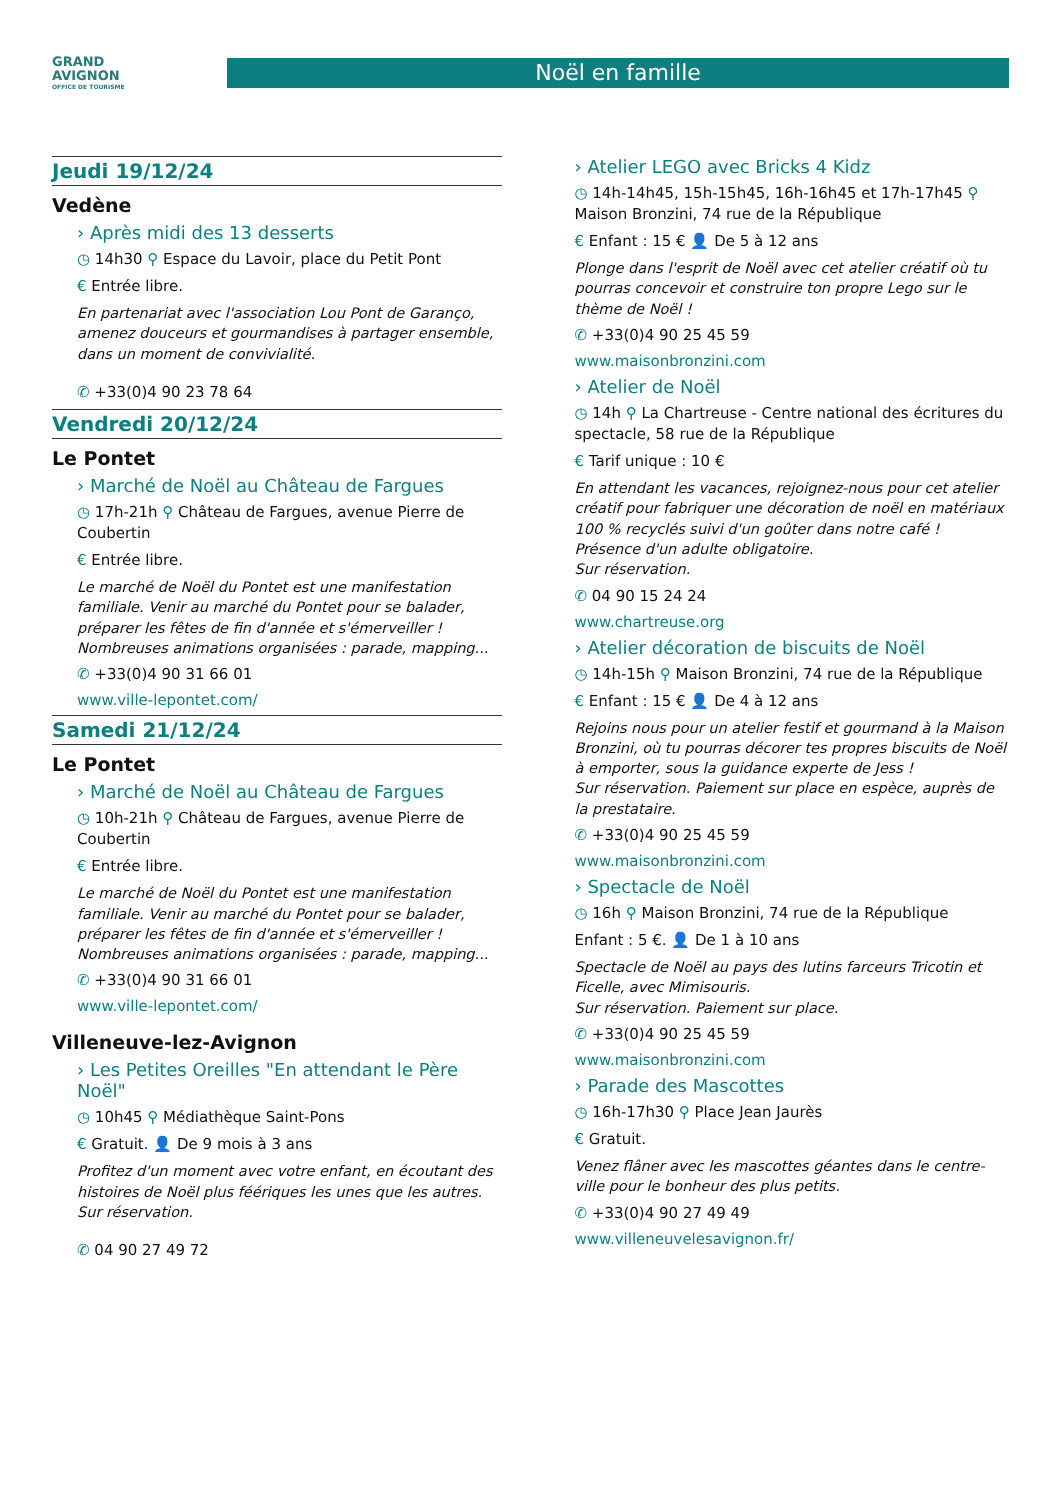GRAND
AVIGNON
OFFICE DE TOURISME
Noël en famille
Jeudi 19/12/24
Vedène
› Après midi des 13 desserts
◷ 14h30 ⚲ Espace du Lavoir, place du Petit Pont
€ Entrée libre.
En partenariat avec l'association Lou Pont de Garanço, amenez douceurs et gourmandises à partager ensemble, dans un moment de convivialité.
✆ +33(0)4 90 23 78 64
Vendredi 20/12/24
Le Pontet
› Marché de Noël au Château de Fargues
◷ 17h-21h ⚲ Château de Fargues, avenue Pierre de Coubertin
€ Entrée libre.
Le marché de Noël du Pontet est une manifestation familiale. Venir au marché du Pontet pour se balader, préparer les fêtes de fin d'année et s'émerveiller ! Nombreuses animations organisées : parade, mapping...
✆ +33(0)4 90 31 66 01
www.ville-lepontet.com/
Samedi 21/12/24
Le Pontet
› Marché de Noël au Château de Fargues
◷ 10h-21h ⚲ Château de Fargues, avenue Pierre de Coubertin
€ Entrée libre.
Le marché de Noël du Pontet est une manifestation familiale. Venir au marché du Pontet pour se balader, préparer les fêtes de fin d'année et s'émerveiller ! Nombreuses animations organisées : parade, mapping...
✆ +33(0)4 90 31 66 01
www.ville-lepontet.com/
Villeneuve-lez-Avignon
› Les Petites Oreilles "En attendant le Père Noël"
◷ 10h45 ⚲ Médiathèque Saint-Pons
€ Gratuit. 👤 De 9 mois à 3 ans
Profitez d'un moment avec votre enfant, en écoutant des histoires de Noël plus féériques les unes que les autres.
Sur réservation.
✆ 04 90 27 49 72
› Atelier LEGO avec Bricks 4 Kidz
◷ 14h-14h45, 15h-15h45, 16h-16h45 et 17h-17h45 ⚲ Maison Bronzini, 74 rue de la République
€ Enfant : 15 € 👤 De 5 à 12 ans
Plonge dans l'esprit de Noël avec cet atelier créatif où tu pourras concevoir et construire ton propre Lego sur le thème de Noël !
✆ +33(0)4 90 25 45 59
www.maisonbronzini.com
› Atelier de Noël
◷ 14h ⚲ La Chartreuse - Centre national des écritures du spectacle, 58 rue de la République
€ Tarif unique : 10 €
En attendant les vacances, rejoignez-nous pour cet atelier créatif pour fabriquer une décoration de noël en matériaux 100 % recyclés suivi d'un goûter dans notre café ! Présence d'un adulte obligatoire.
Sur réservation.
✆ 04 90 15 24 24
www.chartreuse.org
› Atelier décoration de biscuits de Noël
◷ 14h-15h ⚲ Maison Bronzini, 74 rue de la République
€ Enfant : 15 € 👤 De 4 à 12 ans
Rejoins nous pour un atelier festif et gourmand à la Maison Bronzini, où tu pourras décorer tes propres biscuits de Noël à emporter, sous la guidance experte de Jess !
Sur réservation. Paiement sur place en espèce, auprès de la prestataire.
✆ +33(0)4 90 25 45 59
www.maisonbronzini.com
› Spectacle de Noël
◷ 16h ⚲ Maison Bronzini, 74 rue de la République
Enfant : 5 €. 👤 De 1 à 10 ans
Spectacle de Noël au pays des lutins farceurs Tricotin et Ficelle, avec Mimisouris.
Sur réservation. Paiement sur place.
✆ +33(0)4 90 25 45 59
www.maisonbronzini.com
› Parade des Mascottes
◷ 16h-17h30 ⚲ Place Jean Jaurès
€ Gratuit.
Venez flâner avec les mascottes géantes dans le centre-ville pour le bonheur des plus petits.
✆ +33(0)4 90 27 49 49
www.villeneuvelesavignon.fr/